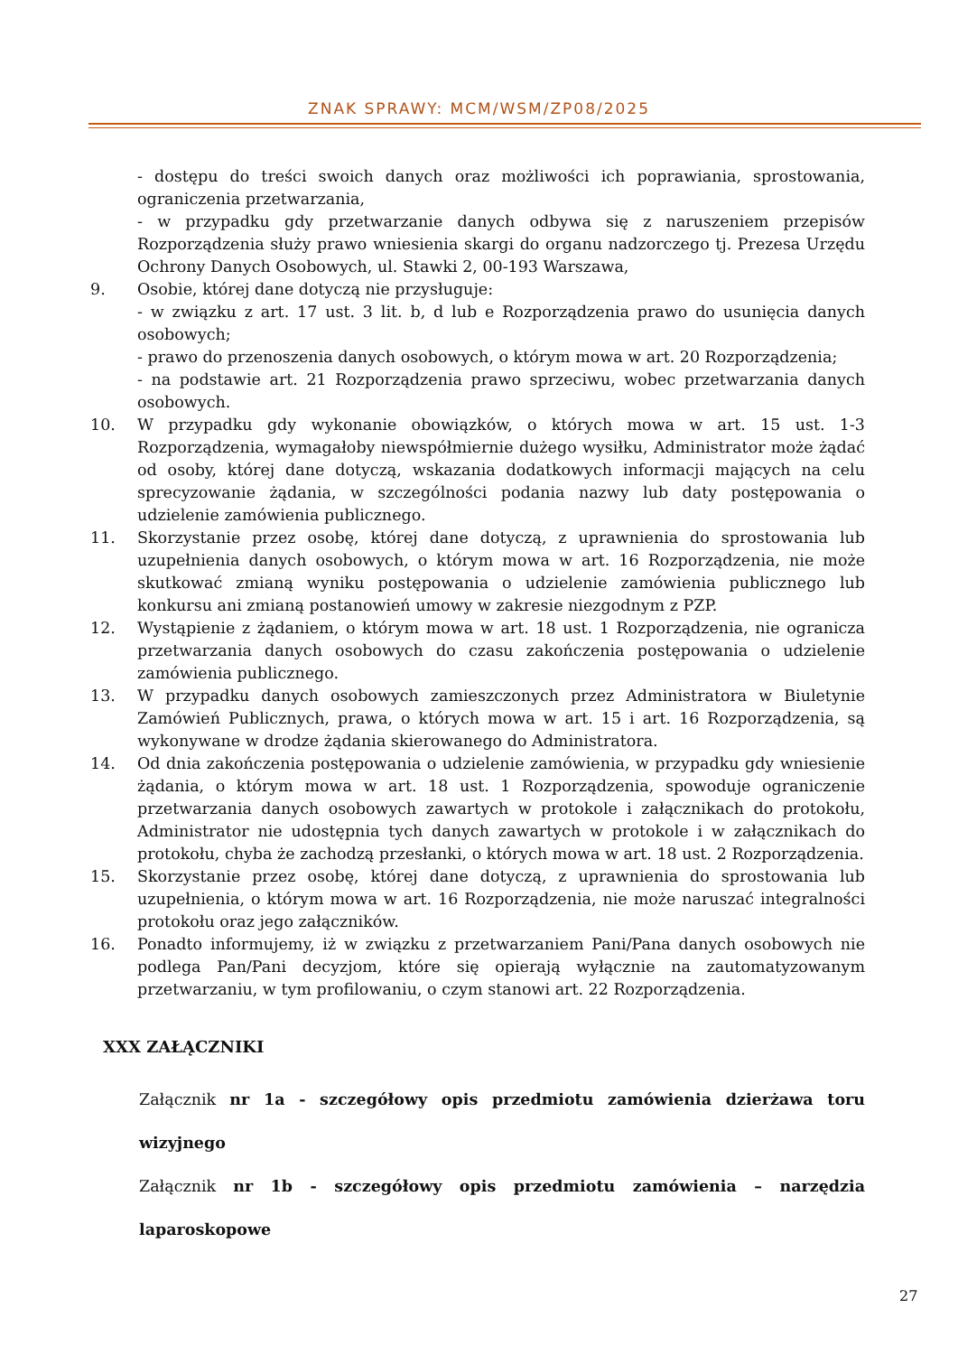ZNAK SPRAWY: MCM/WSM/ZP08/2025
- dostępu do treści swoich danych oraz możliwości ich poprawiania, sprostowania, ograniczenia przetwarzania,
- w przypadku gdy przetwarzanie danych odbywa się z naruszeniem przepisów Rozporządzenia służy prawo wniesienia skargi do organu nadzorczego tj. Prezesa Urzędu Ochrony Danych Osobowych, ul. Stawki 2, 00-193 Warszawa,
9. Osobie, której dane dotyczą nie przysługuje:
- w związku z art. 17 ust. 3 lit. b, d lub e Rozporządzenia prawo do usunięcia danych osobowych;
- prawo do przenoszenia danych osobowych, o którym mowa w art. 20 Rozporządzenia;
- na podstawie art. 21 Rozporządzenia prawo sprzeciwu, wobec przetwarzania danych osobowych.
10. W przypadku gdy wykonanie obowiązków, o których mowa w art. 15 ust. 1-3 Rozporządzenia, wymagałoby niewspółmiernie dużego wysiłku, Administrator może żądać od osoby, której dane dotyczą, wskazania dodatkowych informacji mających na celu sprecyzowanie żądania, w szczególności podania nazwy lub daty postępowania o udzielenie zamówienia publicznego.
11. Skorzystanie przez osobę, której dane dotyczą, z uprawnienia do sprostowania lub uzupełnienia danych osobowych, o którym mowa w art. 16 Rozporządzenia, nie może skutkować zmianą wyniku postępowania o udzielenie zamówienia publicznego lub konkursu ani zmianą postanowień umowy w zakresie niezgodnym z PZP.
12. Wystąpienie z żądaniem, o którym mowa w art. 18 ust. 1 Rozporządzenia, nie ogranicza przetwarzania danych osobowych do czasu zakończenia postępowania o udzielenie zamówienia publicznego.
13. W przypadku danych osobowych zamieszczonych przez Administratora w Biuletynie Zamówień Publicznych, prawa, o których mowa w art. 15 i art. 16 Rozporządzenia, są wykonywane w drodze żądania skierowanego do Administratora.
14. Od dnia zakończenia postępowania o udzielenie zamówienia, w przypadku gdy wniesienie żądania, o którym mowa w art. 18 ust. 1 Rozporządzenia, spowoduje ograniczenie przetwarzania danych osobowych zawartych w protokole i załącznikach do protokołu, Administrator nie udostępnia tych danych zawartych w protokole i w załącznikach do protokołu, chyba że zachodzą przesłanki, o których mowa w art. 18 ust. 2 Rozporządzenia.
15. Skorzystanie przez osobę, której dane dotyczą, z uprawnienia do sprostowania lub uzupełnienia, o którym mowa w art. 16 Rozporządzenia, nie może naruszać integralności protokołu oraz jego załączników.
16. Ponadto informujemy, iż w związku z przetwarzaniem Pani/Pana danych osobowych nie podlega Pan/Pani decyzjom, które się opierają wyłącznie na zautomatyzowanym przetwarzaniu, w tym profilowaniu, o czym stanowi art. 22 Rozporządzenia.
XXX ZAŁĄCZNIKI
Załącznik nr 1a - szczegółowy opis przedmiotu zamówienia dzierżawa toru wizyjnego
Załącznik nr 1b - szczegółowy opis przedmiotu zamówienia – narzędzia laparoskopowe
27